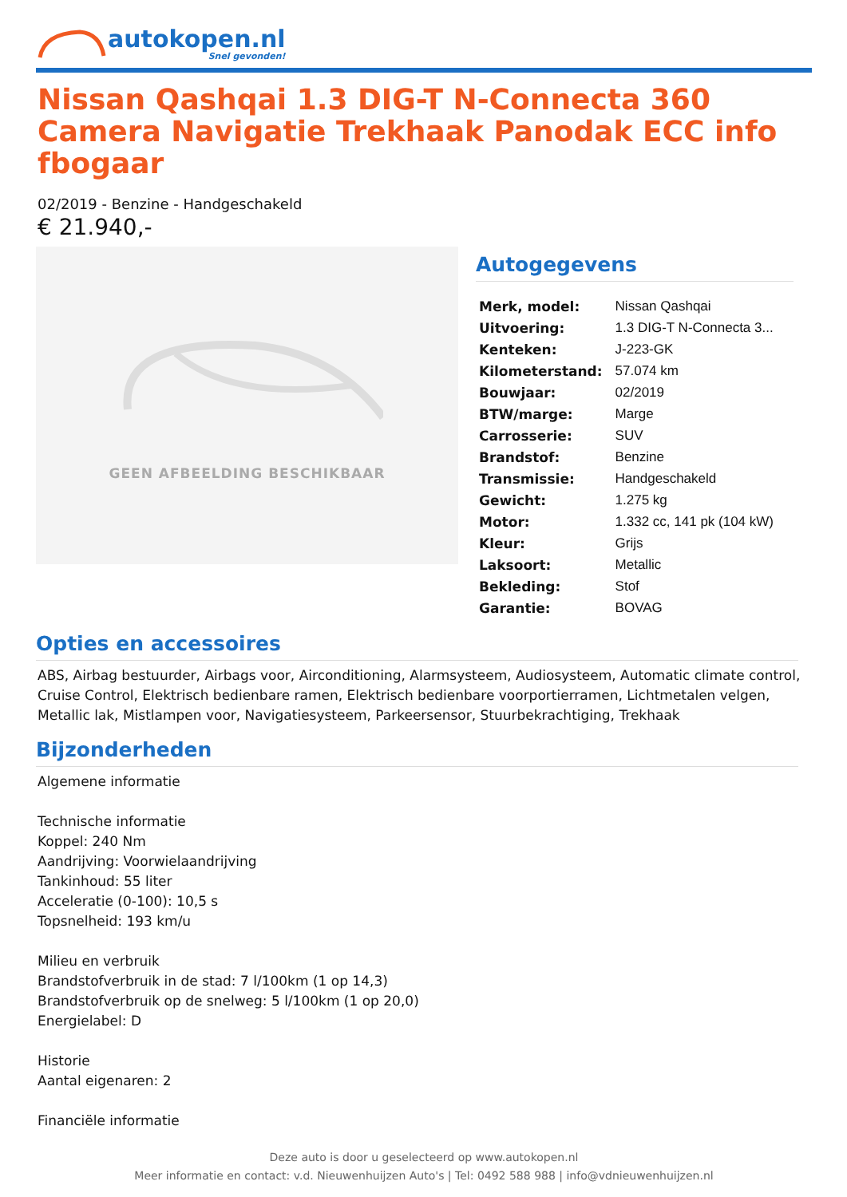autokopen.nl
Snel gevonden!
Nissan Qashqai 1.3 DIG-T N-Connecta 360 Camera Navigatie Trekhaak Panodak ECC info fbogaar
02/2019 - Benzine - Handgeschakeld
€ 21.940,-
GEEN AFBEELDING BESCHIKBAAR
Autogegevens
| Merk, model: | Nissan Qashqai |
| Uitvoering: | 1.3 DIG-T N-Connecta 3... |
| Kenteken: | J-223-GK |
| Kilometerstand: | 57.074 km |
| Bouwjaar: | 02/2019 |
| BTW/marge: | Marge |
| Carrosserie: | SUV |
| Brandstof: | Benzine |
| Transmissie: | Handgeschakeld |
| Gewicht: | 1.275 kg |
| Motor: | 1.332 cc, 141 pk (104 kW) |
| Kleur: | Grijs |
| Laksoort: | Metallic |
| Bekleding: | Stof |
| Garantie: | BOVAG |
Opties en accessoires
ABS, Airbag bestuurder, Airbags voor, Airconditioning, Alarmsysteem, Audiosysteem, Automatic climate control, Cruise Control, Elektrisch bedienbare ramen, Elektrisch bedienbare voorportierramen, Lichtmetalen velgen, Metallic lak, Mistlampen voor, Navigatiesysteem, Parkeersensor, Stuurbekrachtiging, Trekhaak
Bijzonderheden
Algemene informatie
Technische informatie
Koppel: 240 Nm
Aandrijving: Voorwielaandrijving
Tankinhoud: 55 liter
Acceleratie (0-100): 10,5 s
Topsnelheid: 193 km/u
Milieu en verbruik
Brandstofverbruik in de stad: 7 l/100km (1 op 14,3)
Brandstofverbruik op de snelweg: 5 l/100km (1 op 20,0)
Energielabel: D
Historie
Aantal eigenaren: 2
Financiële informatie
Deze auto is door u geselecteerd op www.autokopen.nl
Meer informatie en contact: v.d. Nieuwenhuijzen Auto's | Tel: 0492 588 988 | info@vdnieuwenhuijzen.nl